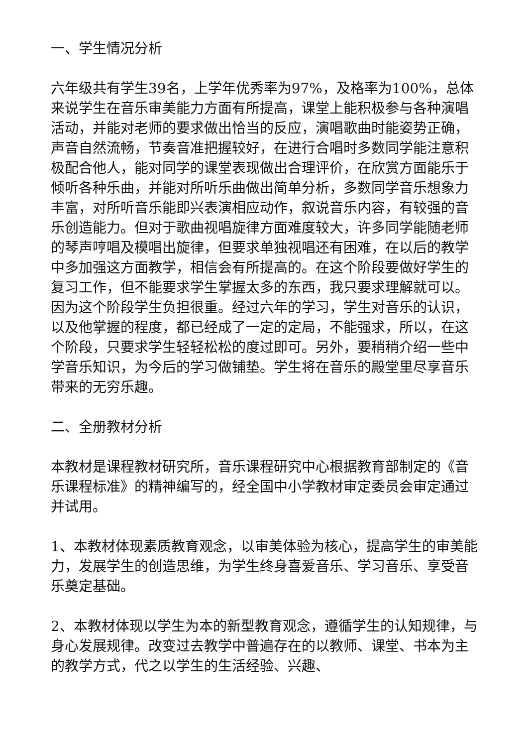一、学生情况分析
六年级共有学生39名，上学年优秀率为97%，及格率为100%，总体来说学生在音乐审美能力方面有所提高，课堂上能积极参与各种演唱活动，并能对老师的要求做出恰当的反应，演唱歌曲时能姿势正确，声音自然流畅，节奏音准把握较好，在进行合唱时多数同学能注意积极配合他人，能对同学的课堂表现做出合理评价，在欣赏方面能乐于倾听各种乐曲，并能对所听乐曲做出简单分析，多数同学音乐想象力丰富，对所听音乐能即兴表演相应动作，叙说音乐内容，有较强的音乐创造能力。但对于歌曲视唱旋律方面难度较大，许多同学能随老师的琴声哼唱及模唱出旋律，但要求单独视唱还有困难，在以后的教学中多加强这方面教学，相信会有所提高的。在这个阶段要做好学生的复习工作，但不能要求学生掌握太多的东西，我只要求理解就可以。因为这个阶段学生负担很重。经过六年的学习，学生对音乐的认识，以及他掌握的程度，都已经成了一定的定局，不能强求，所以，在这个阶段，只要求学生轻轻松松的度过即可。另外，要稍稍介绍一些中学音乐知识，为今后的学习做铺垫。学生将在音乐的殿堂里尽享音乐带来的无穷乐趣。
二、全册教材分析
本教材是课程教材研究所，音乐课程研究中心根据教育部制定的《音乐课程标准》的精神编写的，经全国中小学教材审定委员会审定通过并试用。
1、本教材体现素质教育观念，以审美体验为核心，提高学生的审美能力，发展学生的创造思维，为学生终身喜爱音乐、学习音乐、享受音乐奠定基础。
2、本教材体现以学生为本的新型教育观念，遵循学生的认知规律，与身心发展规律。改变过去教学中普遍存在的以教师、课堂、书本为主的教学方式，代之以学生的生活经验、兴趣、